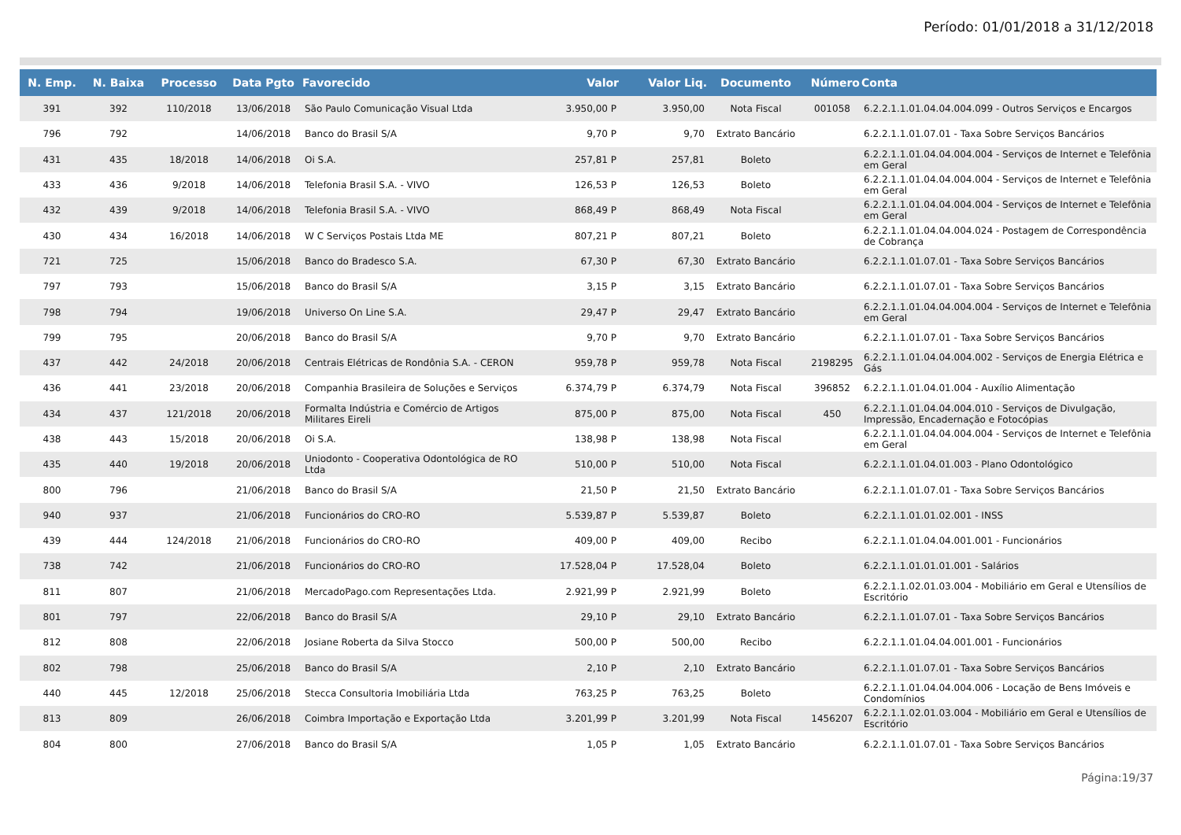Período: 01/01/2018 a 31/12/2018
| N. Emp. | N. Baixa | Processo | Data Pgto | Favorecido | Valor | Valor Liq. | Documento | Número | Conta |
| --- | --- | --- | --- | --- | --- | --- | --- | --- | --- |
| 391 | 392 | 110/2018 | 13/06/2018 | São Paulo Comunicação Visual Ltda | 3.950,00 P | 3.950,00 | Nota Fiscal | 001058 | 6.2.2.1.1.01.04.04.004.099 - Outros Serviços e Encargos |
| 796 | 792 | | 14/06/2018 | Banco do Brasil S/A | 9,70 P | 9,70 | Extrato Bancário | | 6.2.2.1.1.01.07.01 - Taxa Sobre Serviços Bancários |
| 431 | 435 | 18/2018 | 14/06/2018 | Oi S.A. | 257,81 P | 257,81 | Boleto | | 6.2.2.1.1.01.04.04.004.004 - Serviços de Internet e Telefônia em Geral |
| 433 | 436 | 9/2018 | 14/06/2018 | Telefonia Brasil S.A. - VIVO | 126,53 P | 126,53 | Boleto | | 6.2.2.1.1.01.04.04.004.004 - Serviços de Internet e Telefônia em Geral |
| 432 | 439 | 9/2018 | 14/06/2018 | Telefonia Brasil S.A. - VIVO | 868,49 P | 868,49 | Nota Fiscal | | 6.2.2.1.1.01.04.04.004.004 - Serviços de Internet e Telefônia em Geral |
| 430 | 434 | 16/2018 | 14/06/2018 | W C Serviços Postais Ltda ME | 807,21 P | 807,21 | Boleto | | 6.2.2.1.1.01.04.04.004.024 - Postagem de Correspondência de Cobrança |
| 721 | 725 | | 15/06/2018 | Banco do Bradesco S.A. | 67,30 P | 67,30 | Extrato Bancário | | 6.2.2.1.1.01.07.01 - Taxa Sobre Serviços Bancários |
| 797 | 793 | | 15/06/2018 | Banco do Brasil S/A | 3,15 P | 3,15 | Extrato Bancário | | 6.2.2.1.1.01.07.01 - Taxa Sobre Serviços Bancários |
| 798 | 794 | | 19/06/2018 | Universo On Line S.A. | 29,47 P | 29,47 | Extrato Bancário | | 6.2.2.1.1.01.04.04.004.004 - Serviços de Internet e Telefônia em Geral |
| 799 | 795 | | 20/06/2018 | Banco do Brasil S/A | 9,70 P | 9,70 | Extrato Bancário | | 6.2.2.1.1.01.07.01 - Taxa Sobre Serviços Bancários |
| 437 | 442 | 24/2018 | 20/06/2018 | Centrais Elétricas de Rondônia S.A. - CERON | 959,78 P | 959,78 | Nota Fiscal | 2198295 | 6.2.2.1.1.01.04.04.004.002 - Serviços de Energia Elétrica e Gás |
| 436 | 441 | 23/2018 | 20/06/2018 | Companhia Brasileira de Soluções e Serviços | 6.374,79 P | 6.374,79 | Nota Fiscal | 396852 | 6.2.2.1.1.01.04.01.004 - Auxílio Alimentação |
| 434 | 437 | 121/2018 | 20/06/2018 | Formalta Indústria e Comércio de Artigos Militares Eireli | 875,00 P | 875,00 | Nota Fiscal | 450 | 6.2.2.1.1.01.04.04.004.010 - Serviços de Divulgação, Impressão, Encadernação e Fotocópias |
| 438 | 443 | 15/2018 | 20/06/2018 | Oi S.A. | 138,98 P | 138,98 | Nota Fiscal | | 6.2.2.1.1.01.04.04.004.004 - Serviços de Internet e Telefônia em Geral |
| 435 | 440 | 19/2018 | 20/06/2018 | Uniodonto - Cooperativa Odontológica de RO Ltda | 510,00 P | 510,00 | Nota Fiscal | | 6.2.2.1.1.01.04.01.003 - Plano Odontológico |
| 800 | 796 | | 21/06/2018 | Banco do Brasil S/A | 21,50 P | 21,50 | Extrato Bancário | | 6.2.2.1.1.01.07.01 - Taxa Sobre Serviços Bancários |
| 940 | 937 | | 21/06/2018 | Funcionários do CRO-RO | 5.539,87 P | 5.539,87 | Boleto | | 6.2.2.1.1.01.01.02.001 - INSS |
| 439 | 444 | 124/2018 | 21/06/2018 | Funcionários do CRO-RO | 409,00 P | 409,00 | Recibo | | 6.2.2.1.1.01.04.04.001.001 - Funcionários |
| 738 | 742 | | 21/06/2018 | Funcionários do CRO-RO | 17.528,04 P | 17.528,04 | Boleto | | 6.2.2.1.1.01.01.01.001 - Salários |
| 811 | 807 | | 21/06/2018 | MercadoPago.com Representações Ltda. | 2.921,99 P | 2.921,99 | Boleto | | 6.2.2.1.1.02.01.03.004 - Mobiliário em Geral e Utensílios de Escritório |
| 801 | 797 | | 22/06/2018 | Banco do Brasil S/A | 29,10 P | 29,10 | Extrato Bancário | | 6.2.2.1.1.01.07.01 - Taxa Sobre Serviços Bancários |
| 812 | 808 | | 22/06/2018 | Josiane Roberta da Silva Stocco | 500,00 P | 500,00 | Recibo | | 6.2.2.1.1.01.04.04.001.001 - Funcionários |
| 802 | 798 | | 25/06/2018 | Banco do Brasil S/A | 2,10 P | 2,10 | Extrato Bancário | | 6.2.2.1.1.01.07.01 - Taxa Sobre Serviços Bancários |
| 440 | 445 | 12/2018 | 25/06/2018 | Stecca Consultoria Imobiliária Ltda | 763,25 P | 763,25 | Boleto | | 6.2.2.1.1.01.04.04.004.006 - Locação de Bens Imóveis e Condomínios |
| 813 | 809 | | 26/06/2018 | Coimbra Importação e Exportação Ltda | 3.201,99 P | 3.201,99 | Nota Fiscal | 1456207 | 6.2.2.1.1.02.01.03.004 - Mobiliário em Geral e Utensílios de Escritório |
| 804 | 800 | | 27/06/2018 | Banco do Brasil S/A | 1,05 P | 1,05 | Extrato Bancário | | 6.2.2.1.1.01.07.01 - Taxa Sobre Serviços Bancários |
Página:19/37